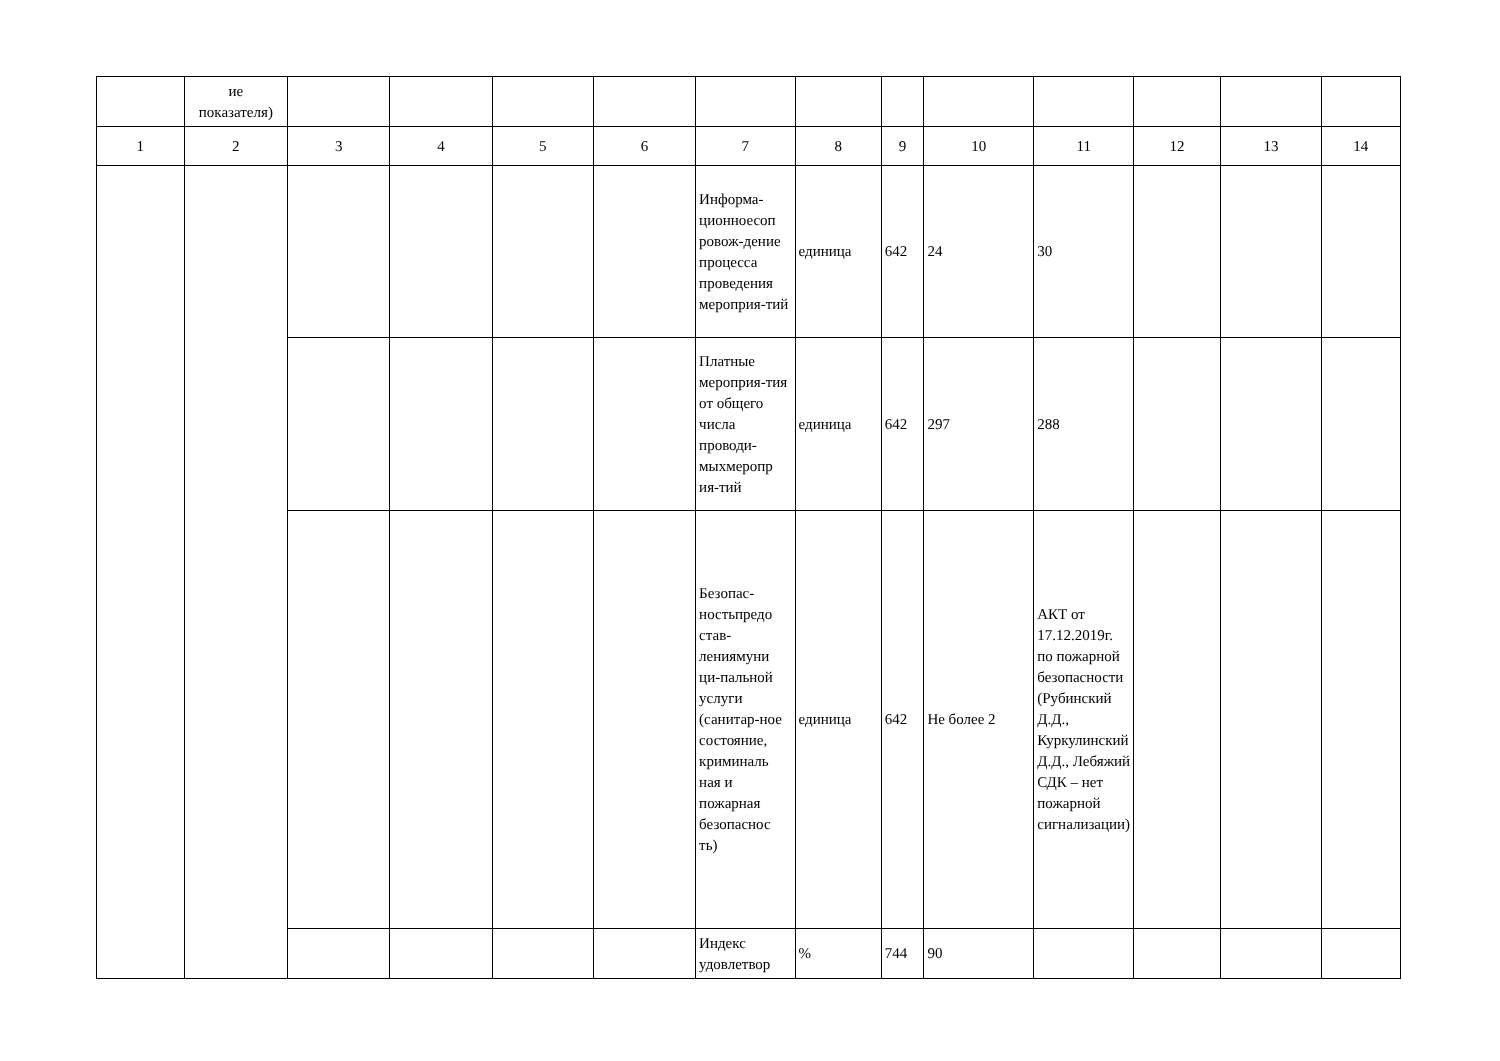| | ие показателя) | | | | | | | | | | | | |
| 1 | 2 | 3 | 4 | 5 | 6 | 7 | 8 | 9 | 10 | 11 | 12 | 13 | 14 |
| | | | | | | Информа-ционноесоп ровож-дение процесса проведения мероприя-тий | единица | 642 | 24 | 30 | | | |
| | | | | | | Платные мероприя-тия от общего числа проводи-мыхмеропр ия-тий | единица | 642 | 297 | 288 | | | |
| | | | | | | Безопас-ностьпредо став-лениямуни ци-пальной услуги (санитар-ное состояние, криминаль ная и пожарная безопаснос ть) | единица | 642 | Не более 2 | АКТ от 17.12.2019г. по пожарной безопасности (Рубинский Д.Д., Куркулинский Д.Д., Лебяжий СДК – нет пожарной сигнализации) | | | |
| | | | | | | Индекс удовлетвор | % | 744 | 90 | | | | |